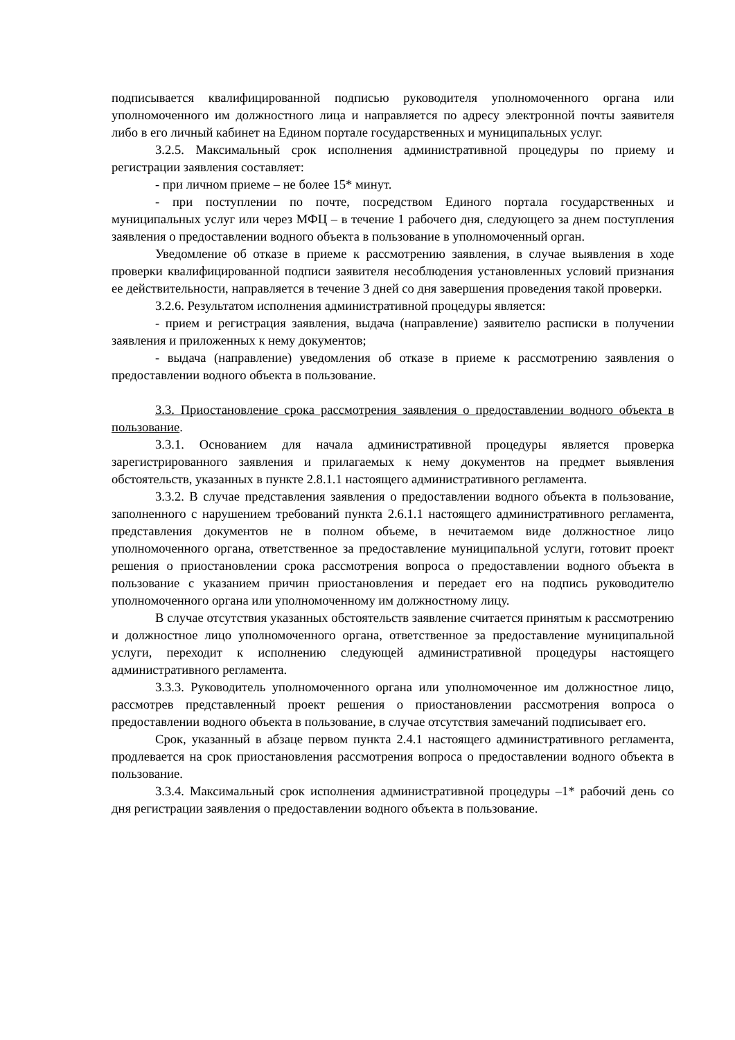подписывается квалифицированной подписью руководителя уполномоченного органа или уполномоченного им должностного лица и направляется по адресу электронной почты заявителя либо в его личный кабинет на Едином портале государственных и муниципальных услуг.
3.2.5. Максимальный срок исполнения административной процедуры по приему и регистрации заявления составляет:
- при личном приеме – не более 15* минут.
- при поступлении по почте, посредством Единого портала государственных и муниципальных услуг или через МФЦ – в течение 1 рабочего дня, следующего за днем поступления заявления о предоставлении водного объекта в пользование в уполномоченный орган.
Уведомление об отказе в приеме к рассмотрению заявления, в случае выявления в ходе проверки квалифицированной подписи заявителя несоблюдения установленных условий признания ее действительности, направляется в течение 3 дней со дня завершения проведения такой проверки.
3.2.6. Результатом исполнения административной процедуры является:
- прием и регистрация заявления, выдача (направление) заявителю расписки в получении заявления и приложенных к нему документов;
- выдача (направление) уведомления об отказе в приеме к рассмотрению заявления о предоставлении водного объекта в пользование.
3.3. Приостановление срока рассмотрения заявления о предоставлении водного объекта в пользование.
3.3.1. Основанием для начала административной процедуры является проверка зарегистрированного заявления и прилагаемых к нему документов на предмет выявления обстоятельств, указанных в пункте 2.8.1.1 настоящего административного регламента.
3.3.2. В случае представления заявления о предоставлении водного объекта в пользование, заполненного с нарушением требований пункта 2.6.1.1 настоящего административного регламента, представления документов не в полном объеме, в нечитаемом виде должностное лицо уполномоченного органа, ответственное за предоставление муниципальной услуги, готовит проект решения о приостановлении срока рассмотрения вопроса о предоставлении водного объекта в пользование с указанием причин приостановления и передает его на подпись руководителю уполномоченного органа или уполномоченному им должностному лицу.
В случае отсутствия указанных обстоятельств заявление считается принятым к рассмотрению и должностное лицо уполномоченного органа, ответственное за предоставление муниципальной услуги, переходит к исполнению следующей административной процедуры настоящего административного регламента.
3.3.3. Руководитель уполномоченного органа или уполномоченное им должностное лицо, рассмотрев представленный проект решения о приостановлении рассмотрения вопроса о предоставлении водного объекта в пользование, в случае отсутствия замечаний подписывает его.
Срок, указанный в абзаце первом пункта 2.4.1 настоящего административного регламента, продлевается на срок приостановления рассмотрения вопроса о предоставлении водного объекта в пользование.
3.3.4. Максимальный срок исполнения административной процедуры –1* рабочий день со дня регистрации заявления о предоставлении водного объекта в пользование.